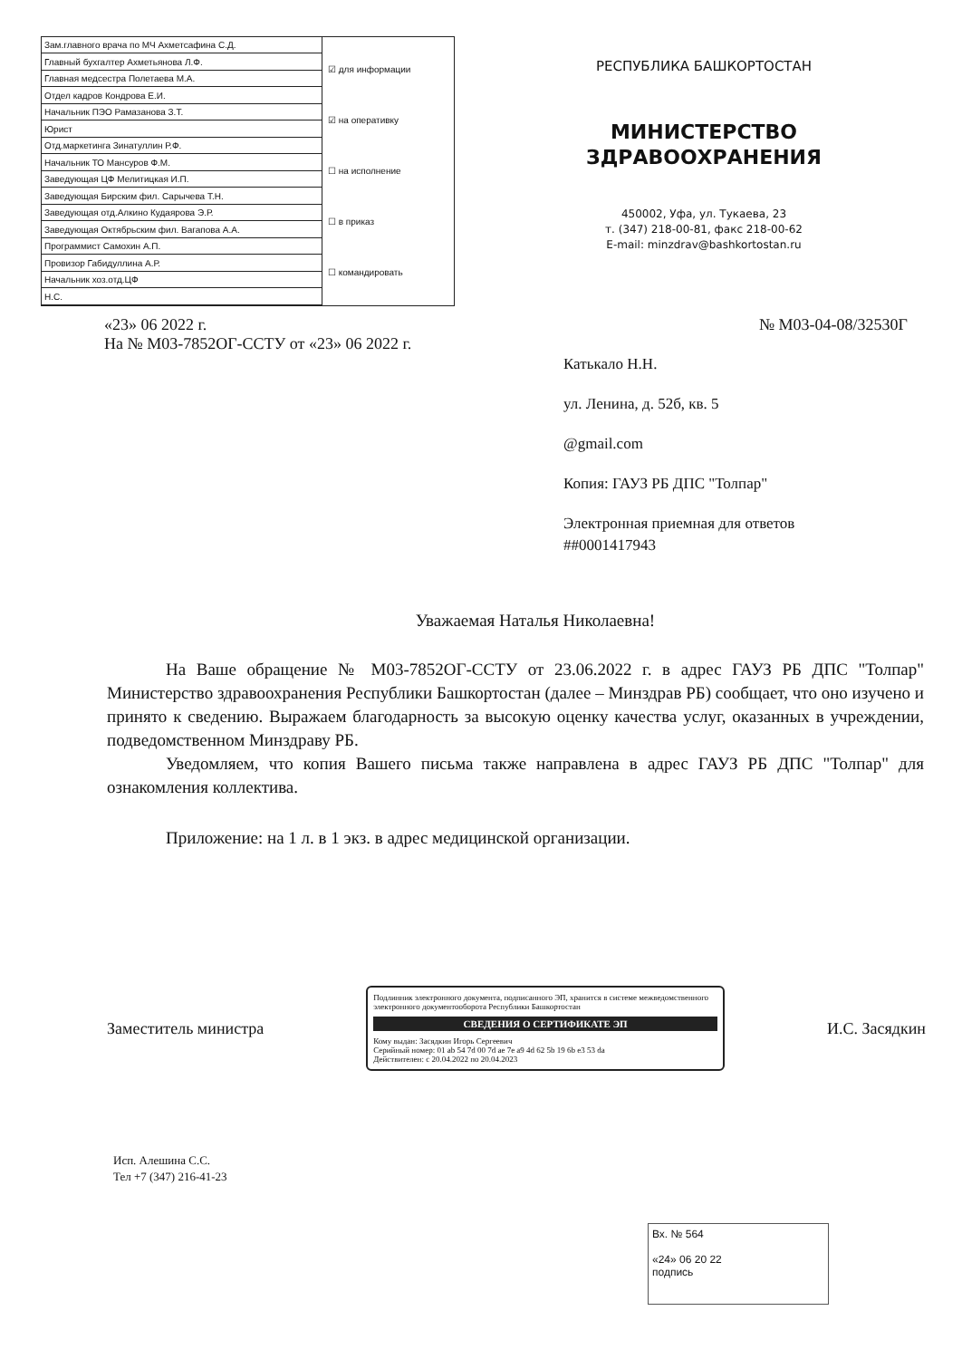| Зам.главного врача по МЧ Ахметсафина С.Д. |
| Главный бухгалтер Ахметьянова Л.Ф. |
| Главная медсестра Полетаева М.А. |
| Отдел кадров Кондрова Е.И. |
| Начальник ПЭО Рамазанова З.Т. |
| Юрист |
| Отд.маркетинга Зинатуллин Р.Ф. |
| Начальник ТО Мансуров Ф.М. |
| Заведующая ЦФ Мелитицкая И.П. |
| Заведующая Бирским фил. Сарычева Т.Н. |
| Заведующая отд.Алкино Кудаярова Э.Р. |
| Заведующая Октябрьским фил. Вагапова А.А. |
| Программист Самохин А.П. |
| Провизор Габидуллина А.Р. |
| Начальник хоз.отд.ЦФ |
| Н.С. |
☑ для информации
☑ на оперативку
☐ на исполнение
☐ в приказ
☐ командировать
РЕСПУБЛИКА БАШКОРТОСТАН
МИНИСТЕРСТВО
ЗДРАВООХРАНЕНИЯ
450002, Уфа, ул. Тукаева, 23
т. (347) 218-00-81, факс 218-00-62
E-mail: minzdrav@bashkortostan.ru
«23» 06 2022 г.
На № М03-7852ОГ-ССТУ от «23» 06 2022 г.
№ М03-04-08/32530Г
Катькало Н.Н.
ул. Ленина, д. 52б, кв. 5
@gmail.com
Копия: ГАУЗ РБ ДПС "Толпар"
Электронная приемная для ответов
##0001417943
Уважаемая Наталья Николаевна!
На Ваше обращение № М03-7852ОГ-ССТУ от 23.06.2022 г. в адрес ГАУЗ РБ ДПС "Толпар" Министерство здравоохранения Республики Башкортостан (далее – Минздрав РБ) сообщает, что оно изучено и принято к сведению. Выражаем благодарность за высокую оценку качества услуг, оказанных в учреждении, подведомственном Минздраву РБ.
Уведомляем, что копия Вашего письма также направлена в адрес ГАУЗ РБ ДПС "Толпар" для ознакомления коллектива.
Приложение: на 1 л. в 1 экз. в адрес медицинской организации.
Заместитель министра
Подлинник электронного документа, подписанного ЭП, хранится в системе межведомственного электронного документооборота Республики Башкортостан
СВЕДЕНИЯ О СЕРТИФИКАТЕ ЭП
Кому выдан: Засядкин Игорь Сергеевич
Серийный номер: 01 ab 54 7d 00 7d ae 7e a9 4d 62 5b 19 6b e3 53 da
Действителен: с 20.04.2022 по 20.04.2023
И.С. Засядкин
Исп. Алешина С.С.
Тел +7 (347) 216-41-23
Вх. № 564
«24» 06 20 22
подпись